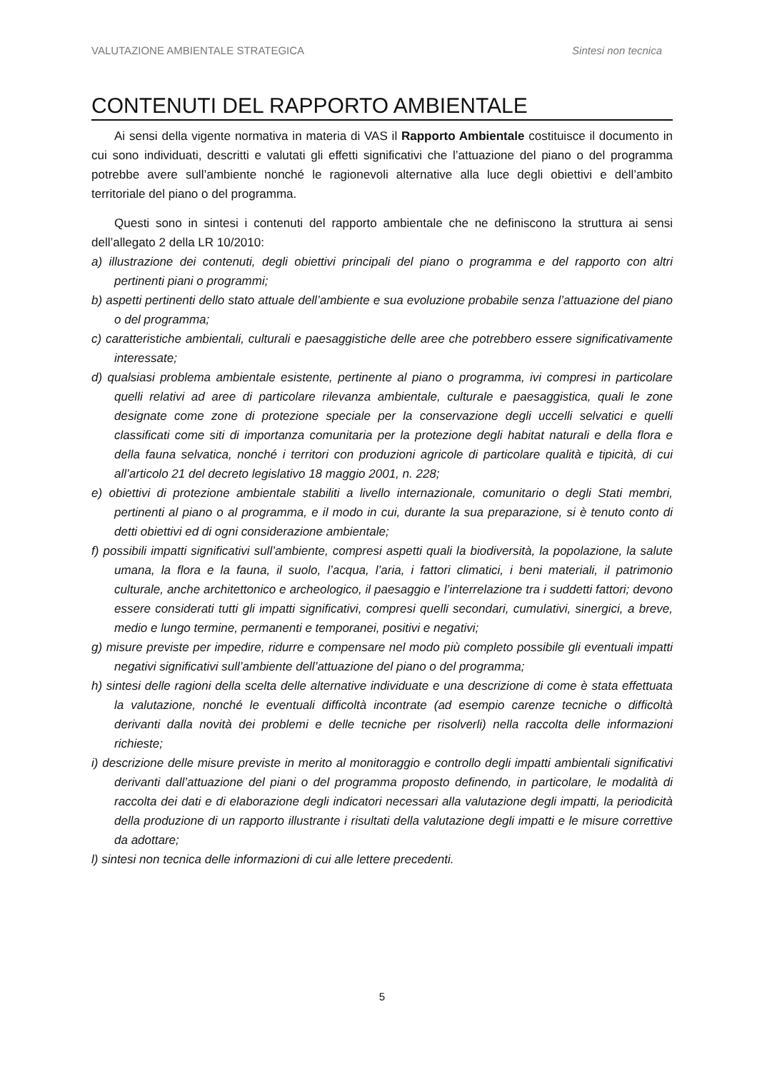VALUTAZIONE AMBIENTALE STRATEGICA Sintesi non tecnica
CONTENUTI DEL RAPPORTO AMBIENTALE
Ai sensi della vigente normativa in materia di VAS il Rapporto Ambientale costituisce il documento in cui sono individuati, descritti e valutati gli effetti significativi che l’attuazione del piano o del programma potrebbe avere sull’ambiente nonché le ragionevoli alternative alla luce degli obiettivi e dell’ambito territoriale del piano o del programma.
Questi sono in sintesi i contenuti del rapporto ambientale che ne definiscono la struttura ai sensi dell’allegato 2 della LR 10/2010:
a) illustrazione dei contenuti, degli obiettivi principali del piano o programma e del rapporto con altri pertinenti piani o programmi;
b) aspetti pertinenti dello stato attuale dell’ambiente e sua evoluzione probabile senza l’attuazione del piano o del programma;
c) caratteristiche ambientali, culturali e paesaggistiche delle aree che potrebbero essere significativamente interessate;
d) qualsiasi problema ambientale esistente, pertinente al piano o programma, ivi compresi in particolare quelli relativi ad aree di particolare rilevanza ambientale, culturale e paesaggistica, quali le zone designate come zone di protezione speciale per la conservazione degli uccelli selvatici e quelli classificati come siti di importanza comunitaria per la protezione degli habitat naturali e della flora e della fauna selvatica, nonché i territori con produzioni agricole di particolare qualità e tipicità, di cui all’articolo 21 del decreto legislativo 18 maggio 2001, n. 228;
e) obiettivi di protezione ambientale stabiliti a livello internazionale, comunitario o degli Stati membri, pertinenti al piano o al programma, e il modo in cui, durante la sua preparazione, si è tenuto conto di detti obiettivi ed di ogni considerazione ambientale;
f) possibili impatti significativi sull’ambiente, compresi aspetti quali la biodiversità, la popolazione, la salute umana, la flora e la fauna, il suolo, l’acqua, l’aria, i fattori climatici, i beni materiali, il patrimonio culturale, anche architettonico e archeologico, il paesaggio e l’interrelazione tra i suddetti fattori; devono essere considerati tutti gli impatti significativi, compresi quelli secondari, cumulativi, sinergici, a breve, medio e lungo termine, permanenti e temporanei, positivi e negativi;
g) misure previste per impedire, ridurre e compensare nel modo più completo possibile gli eventuali impatti negativi significativi sull’ambiente dell’attuazione del piano o del programma;
h) sintesi delle ragioni della scelta delle alternative individuate e una descrizione di come è stata effettuata la valutazione, nonché le eventuali difficoltà incontrate (ad esempio carenze tecniche o difficoltà derivanti dalla novità dei problemi e delle tecniche per risolverli) nella raccolta delle informazioni richieste;
i) descrizione delle misure previste in merito al monitoraggio e controllo degli impatti ambientali significativi derivanti dall’attuazione del piani o del programma proposto definendo, in particolare, le modalità di raccolta dei dati e di elaborazione degli indicatori necessari alla valutazione degli impatti, la periodicità della produzione di un rapporto illustrante i risultati della valutazione degli impatti e le misure correttive da adottare;
l) sintesi non tecnica delle informazioni di cui alle lettere precedenti.
5